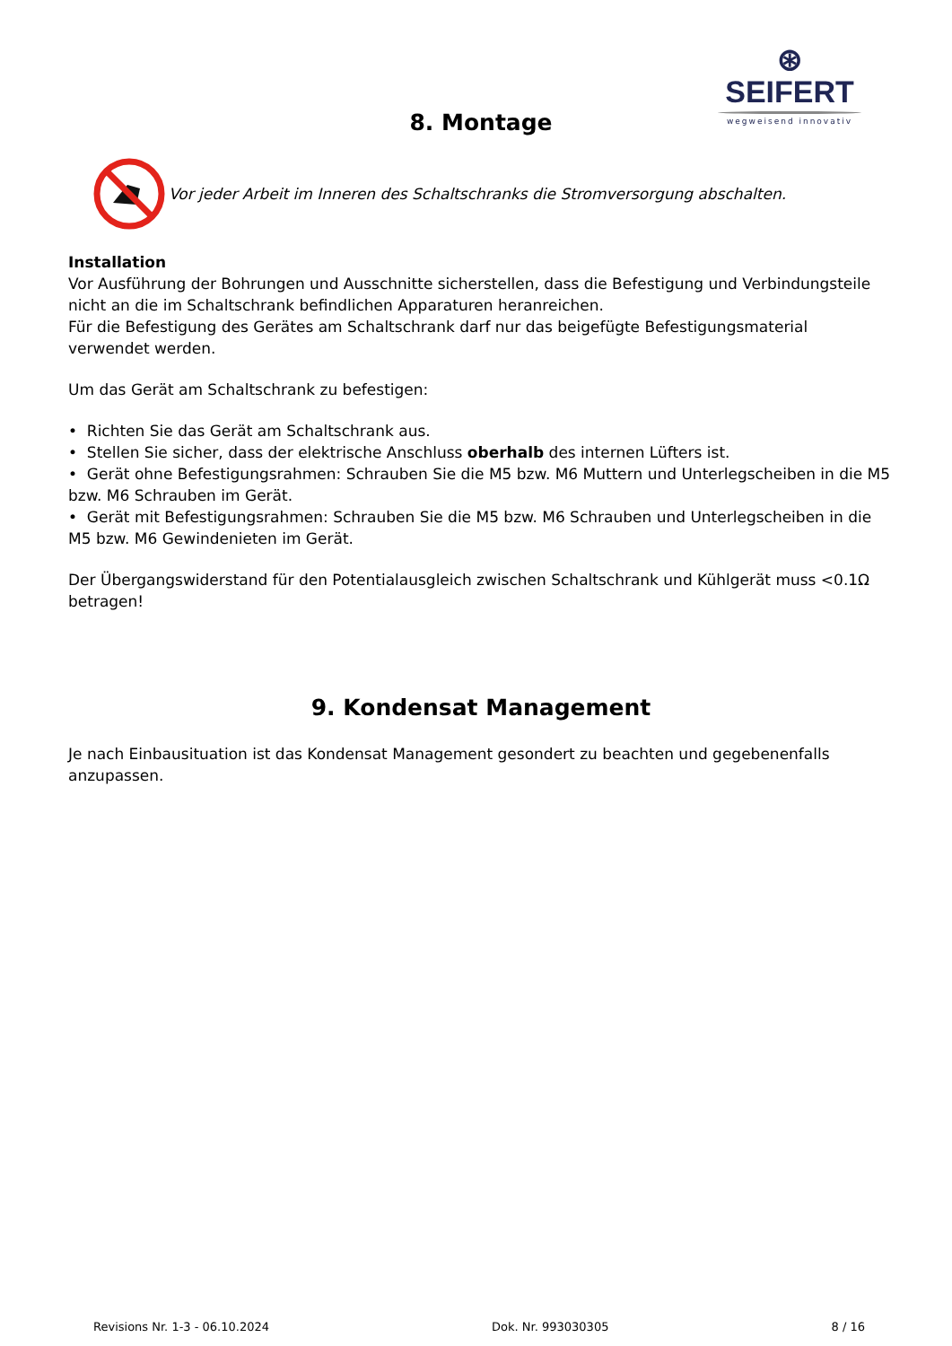⊛ SEIFERT
wegweisend innovativ
8. Montage
Vor jeder Arbeit im Inneren des Schaltschranks die Stromversorgung abschalten.
Installation
Vor Ausführung der Bohrungen und Ausschnitte sicherstellen, dass die Befestigung und Verbindungsteile nicht an die im Schaltschrank befindlichen Apparaturen heranreichen.
Für die Befestigung des Gerätes am Schaltschrank darf nur das beigefügte Befestigungsmaterial verwendet werden.
Um das Gerät am Schaltschrank zu befestigen:
• Richten Sie das Gerät am Schaltschrank aus.
• Stellen Sie sicher, dass der elektrische Anschluss oberhalb des internen Lüfters ist.
• Gerät ohne Befestigungsrahmen: Schrauben Sie die M5 bzw. M6 Muttern und Unterlegscheiben in die M5 bzw. M6 Schrauben im Gerät.
• Gerät mit Befestigungsrahmen: Schrauben Sie die M5 bzw. M6 Schrauben und Unterlegscheiben in die M5 bzw. M6 Gewindenieten im Gerät.
Der Übergangswiderstand für den Potentialausgleich zwischen Schaltschrank und Kühlgerät muss <0.1Ω betragen!
9. Kondensat Management
Je nach Einbausituation ist das Kondensat Management gesondert zu beachten und gegebenenfalls anzupassen.
Revisions Nr. 1-3 - 06.10.2024 Dok. Nr. 993030305 8 / 16